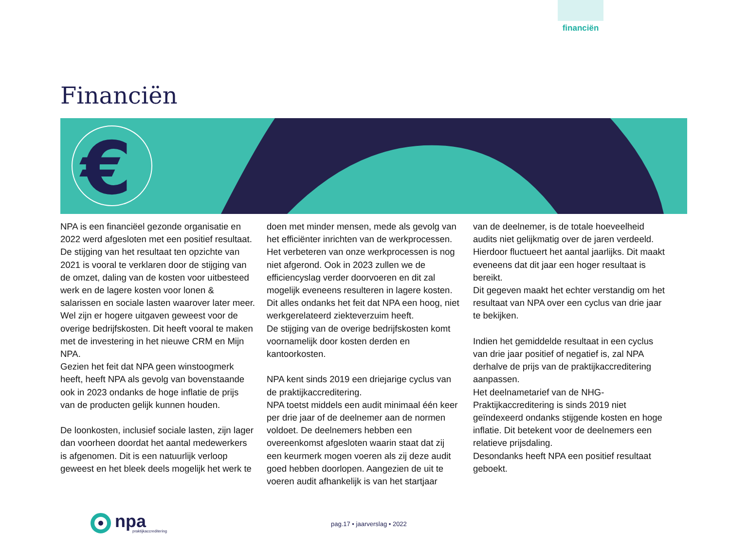financiën
Financiën
€
NPA is een financiëel gezonde organisatie en 2022 werd afgesloten met een positief resultaat. De stijging van het resultaat ten opzichte van 2021 is vooral te verklaren door de stijging van de omzet, daling van de kosten voor uitbesteed werk en de lagere kosten voor lonen & salarissen en sociale lasten waarover later meer.
Wel zijn er hogere uitgaven geweest voor de overige bedrijfskosten. Dit heeft vooral te maken met de investering in het nieuwe CRM en Mijn NPA.
Gezien het feit dat NPA geen winstoogmerk heeft, heeft NPA als gevolg van bovenstaande ook in 2023 ondanks de hoge inflatie de prijs van de producten gelijk kunnen houden.
De loonkosten, inclusief sociale lasten, zijn lager dan voorheen doordat het aantal medewerkers is afgenomen. Dit is een natuurlijk verloop geweest en het bleek deels mogelijk het werk te
doen met minder mensen, mede als gevolg van het efficiënter inrichten van de werkprocessen. Het verbeteren van onze werkprocessen is nog niet afgerond. Ook in 2023 zullen we de efficiencyslag verder doorvoeren en dit zal mogelijk eveneens resulteren in lagere kosten. Dit alles ondanks het feit dat NPA een hoog, niet werkgerelateerd ziekteverzuim heeft.
De stijging van de overige bedrijfskosten komt voornamelijk door kosten derden en kantoorkosten.
NPA kent sinds 2019 een driejarige cyclus van de praktijkaccreditering.
NPA toetst middels een audit minimaal één keer per drie jaar of de deelnemer aan de normen voldoet. De deelnemers hebben een overeenkomst afgesloten waarin staat dat zij een keurmerk mogen voeren als zij deze audit goed hebben doorlopen. Aangezien de uit te voeren audit afhankelijk is van het startjaar
van de deelnemer, is de totale hoeveelheid audits niet gelijkmatig over de jaren verdeeld. Hierdoor fluctueert het aantal jaarlijks. Dit maakt eveneens dat dit jaar een hoger resultaat is bereikt.
Dit gegeven maakt het echter verstandig om het resultaat van NPA over een cyclus van drie jaar te bekijken.
Indien het gemiddelde resultaat in een cyclus van drie jaar positief of negatief is, zal NPA derhalve de prijs van de praktijkaccreditering aanpassen.
Het deelnametarief van de NHG-Praktijkaccreditering is sinds 2019 niet geïndexeerd ondanks stijgende kosten en hoge inflatie. Dit betekent voor de deelnemers een relatieve prijsdaling.
Desondanks heeft NPA een positief resultaat geboekt.
npa
praktijkaccreditering
pag.17 • jaarverslag • 2022